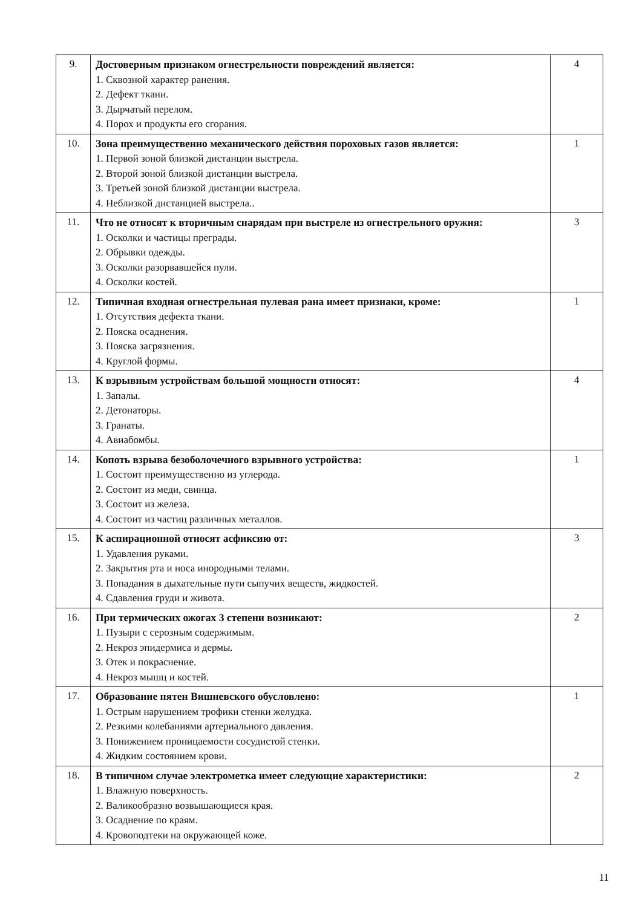| 9. | Достоверным признаком огнестрельности повреждений является: 1. Сквозной характер ранения. 2. Дефект ткани. 3. Дырчатый перелом. 4. Порох и продукты его сгорания. | 4 |
| 10. | Зона преимущественно механического действия пороховых газов является: 1. Первой зоной близкой дистанции выстрела. 2. Второй зоной близкой дистанции выстрела. 3. Третьей зоной близкой дистанции выстрела. 4. Неблизкой дистанцией выстрела.. | 1 |
| 11. | Что не относят к вторичным снарядам при выстреле из огнестрельного оружия: 1. Осколки и частицы преграды. 2. Обрывки одежды. 3. Осколки разорвавшейся пули. 4. Осколки костей. | 3 |
| 12. | Типичная входная огнестрельная пулевая рана имеет признаки, кроме: 1. Отсутствия дефекта ткани. 2. Пояска осаднения. 3. Пояска загрязнения. 4. Круглой формы. | 1 |
| 13. | К взрывным устройствам большой мощности относят: 1. Запалы. 2. Детонаторы. 3. Гранаты. 4. Авиабомбы. | 4 |
| 14. | Копоть взрыва безоболочечного взрывного устройства: 1. Состоит преимущественно из углерода. 2. Состоит из меди, свинца. 3. Состоит из железа. 4. Состоит из частиц различных металлов. | 1 |
| 15. | К аспирационной относят асфиксию от: 1. Удавления руками. 2. Закрытия рта и носа инородными телами. 3. Попадания в дыхательные пути сыпучих веществ, жидкостей. 4. Сдавления груди и живота. | 3 |
| 16. | При термических ожогах 3 степени возникают: 1. Пузыри с серозным содержимым. 2. Некроз эпидермиса и дермы. 3. Отек и покраснение. 4. Некроз мышц и костей. | 2 |
| 17. | Образование пятен Вишневского обусловлено: 1. Острым нарушением трофики стенки желудка. 2. Резкими колебаниями артериального давления. 3. Понижением проницаемости сосудистой стенки. 4. Жидким состоянием крови. | 1 |
| 18. | В типичном случае электрометка имеет следующие характеристики: 1. Влажную поверхность. 2. Валикообразно возвышающиеся края. 3. Осаднение по краям. 4. Кровоподтеки на окружающей коже. | 2 |
11